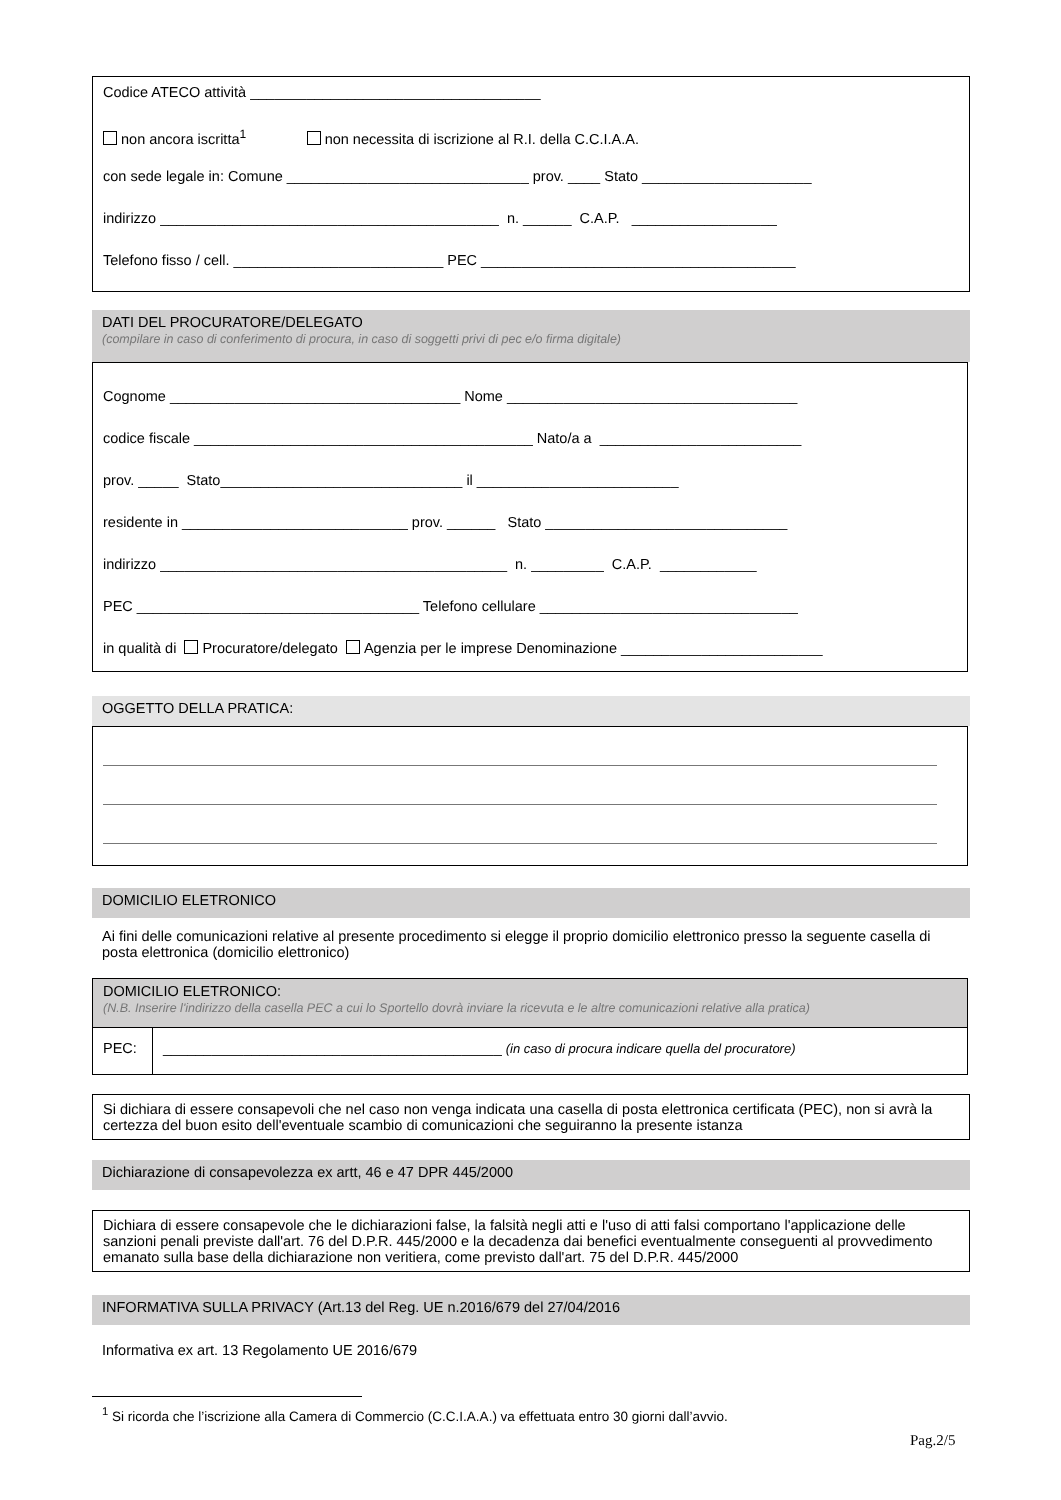Codice ATECO attività ____________________________________
non ancora iscritta<sup>1</sup> non necessita di iscrizione al R.I. della C.C.I.A.A.
con sede legale in: Comune ______________________________ prov. ____ Stato _____________________
indirizzo __________________________________________ n. ______ C.A.P. __________________
Telefono fisso / cell. __________________________ PEC _______________________________________
DATI DEL PROCURATORE/DELEGATO
(compilare in caso di conferimento di procura, in caso di soggetti privi di pec e/o firma digitale)
Cognome ____________________________________ Nome ____________________________________
codice fiscale __________________________________________ Nato/a a _________________________
prov. _____ Stato______________________________ il _________________________
residente in ____________________________ prov. ______ Stato ______________________________
indirizzo ___________________________________________ n. _________ C.A.P. ____________
PEC ___________________________________ Telefono cellulare ________________________________
in qualità di Procuratore/delegato Agenzia per le imprese Denominazione _________________________
OGGETTO DELLA PRATICA:
DOMICILIO ELETRONICO
Ai fini delle comunicazioni relative al presente procedimento si elegge il proprio domicilio elettronico presso la seguente casella di posta elettronica (domicilio elettronico)
DOMICILIO ELETRONICO:
(N.B. Inserire l'indirizzo della casella PEC a cui lo Sportello dovrà inviare la ricevuta e le altre comunicazioni relative alla pratica)
PEC: __________________________________________ (in caso di procura indicare quella del procuratore)
Si dichiara di essere consapevoli che nel caso non venga indicata una casella di posta elettronica certificata (PEC), non si avrà la certezza del buon esito dell'eventuale scambio di comunicazioni che seguiranno la presente istanza
Dichiarazione di consapevolezza ex artt, 46 e 47 DPR 445/2000
Dichiara di essere consapevole che le dichiarazioni false, la falsità negli atti e l'uso di atti falsi comportano l'applicazione delle sanzioni penali previste dall'art. 76 del D.P.R. 445/2000 e la decadenza dai benefici eventualmente conseguenti al provvedimento emanato sulla base della dichiarazione non veritiera, come previsto dall'art. 75 del D.P.R. 445/2000
INFORMATIVA SULLA PRIVACY (Art.13 del Reg. UE n.2016/679 del 27/04/2016
Informativa ex art. 13 Regolamento UE 2016/679
<sup>1</sup> Si ricorda che l’iscrizione alla Camera di Commercio (C.C.I.A.A.) va effettuata entro 30 giorni dall’avvio.
Pag.2/5